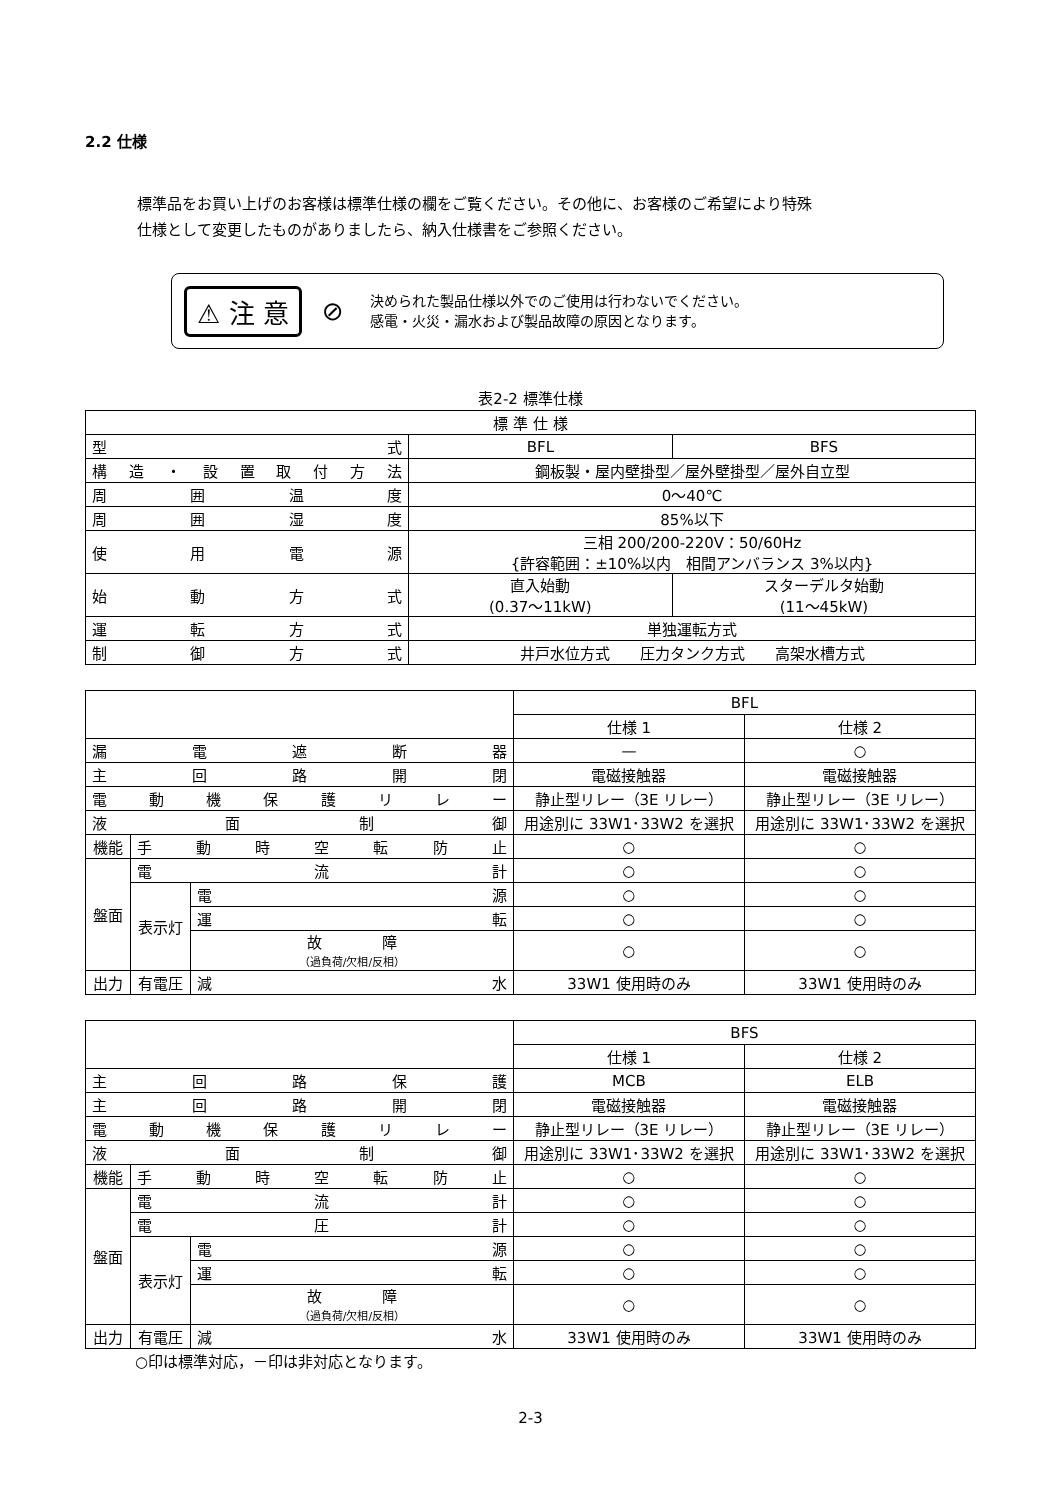2.2 仕様
標準品をお買い上げのお客様は標準仕様の欄をご覧ください。その他に、お客様のご希望により特殊
仕様として変更したものがありましたら、納入仕様書をご参照ください。
⚠ 注 意 ⊘
決められた製品仕様以外でのご使用は行わないでください。
感電・火災・漏水および製品故障の原因となります。
表2-2 標準仕様
| 標 準 仕 様 | | |
| --- | --- | --- |
| 型 式 | BFL | BFS |
| 構造・設置取付方法 | 鋼板製・屋内壁掛型／屋外壁掛型／屋外自立型 | |
| 周 囲 温 度 | 0～40℃ | |
| 周 囲 湿 度 | 85%以下 | |
| 使 用 電 源 | 三相 200/200-220V：50/60Hz {許容範囲：±10%以内 相間アンバランス 3%以内} | |
| 始 動 方 式 | 直入始動 (0.37～11kW) | スターデルタ始動 (11～45kW) |
| 運 転 方 式 | 単独運転方式 | |
| 制 御 方 式 | 井戸水位方式 圧力タンク方式 高架水槽方式 | |
| | | | BFL | |
| | | | 仕様 1 | 仕様 2 |
| 漏 電 遮 断 器 | | | — | ○ |
| 主 回 路 開 閉 | | | 電磁接触器 | 電磁接触器 |
| 電動機保護リレー | | | 静止型リレー（3E リレー） | 静止型リレー（3E リレー） |
| 液 面 制 御 | | | 用途別に 33W1･33W2 を選択 | 用途別に 33W1･33W2 を選択 |
| 機能 | 手動時空転防止 | | ○ | ○ |
| 盤面 | 電 流 計 | | ○ | ○ |
| | 表示灯 | 電 源 | ○ | ○ |
| | | 運 転 | ○ | ○ |
| | | 故 障 （過負荷/欠相/反相） | ○ | ○ |
| 出力 | 有電圧 | 減 水 | 33W1 使用時のみ | 33W1 使用時のみ |
| | | | BFS | |
| | | | 仕様 1 | 仕様 2 |
| 主 回 路 保 護 | | | MCB | ELB |
| 主 回 路 開 閉 | | | 電磁接触器 | 電磁接触器 |
| 電動機保護リレー | | | 静止型リレー（3E リレー） | 静止型リレー（3E リレー） |
| 液 面 制 御 | | | 用途別に 33W1･33W2 を選択 | 用途別に 33W1･33W2 を選択 |
| 機能 | 手動時空転防止 | | ○ | ○ |
| 盤面 | 電 流 計 | | ○ | ○ |
| | 電 圧 計 | | ○ | ○ |
| | 表示灯 | 電 源 | ○ | ○ |
| | | 運 転 | ○ | ○ |
| | | 故 障 （過負荷/欠相/反相） | ○ | ○ |
| 出力 | 有電圧 | 減 水 | 33W1 使用時のみ | 33W1 使用時のみ |
○印は標準対応，－印は非対応となります。
2-3